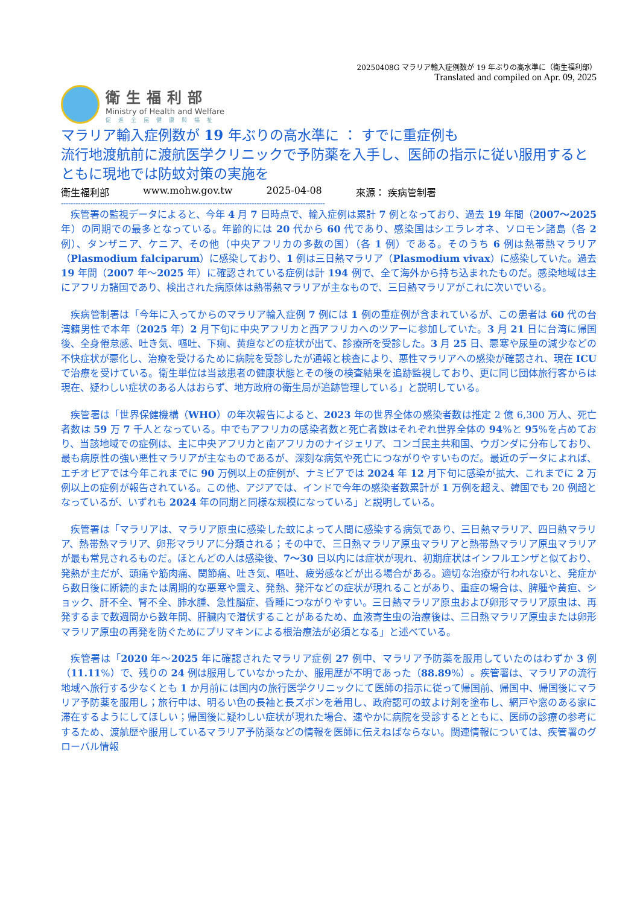20250408G マラリア輸入症例数が 19 年ぶりの高水準に（衛生福利部）
Translated and compiled on Apr. 09, 2025
衛生福利部
Ministry of Health and Welfare
促進全民健康與福祉
マラリア輸入症例数が 19 年ぶりの高水準に ： すでに重症例も
流行地渡航前に渡航医学クリニックで予防薬を入手し、医師の指示に従い服用するとともに現地では防蚊対策の実施を
衛生福利部 www.mohw.gov.tw 2025-04-08 來源： 疾病管制署
------------------------------------------------------------------------------------------------------------
疾管署の監視データによると、今年 4 月 7 日時点で、輸入症例は累計 7 例となっており、過去 19 年間（2007～2025 年）の同期での最多となっている。年齢的には 20 代から 60 代であり、感染国はシエラレオネ、ソロモン諸島（各 2 例）、タンザニア、ケニア、その他（中央アフリカの多数の国）（各 1 例）である。そのうち 6 例は熱帯熱マラリア（Plasmodium falciparum）に感染しており、1 例は三日熱マラリア（Plasmodium vivax）に感染していた。過去 19 年間（2007 年～2025 年）に確認されている症例は計 194 例で、全て海外から持ち込まれたものだ。感染地域は主にアフリカ諸国であり、検出された病原体は熱帯熱マラリアが主なもので、三日熱マラリアがこれに次いでいる。
疾病管制署は「今年に入ってからのマラリア輸入症例 7 例には 1 例の重症例が含まれているが、この患者は 60 代の台湾籍男性で本年（2025 年）2 月下旬に中央アフリカと西アフリカへのツアーに参加していた。3 月 21 日に台湾に帰国後、全身倦怠感、吐き気、嘔吐、下痢、黄疸などの症状が出て、診療所を受診した。3 月 25 日、悪寒や尿量の減少などの不快症状が悪化し、治療を受けるために病院を受診したが通報と検査により、悪性マラリアへの感染が確認され、現在 ICU で治療を受けている。衛生単位は当該患者の健康状態とその後の検査結果を追跡監視しており、更に同じ団体旅行客からは現在、疑わしい症状のある人はおらず、地方政府の衛生局が追跡管理している」と説明している。
疾管署は「世界保健機構（WHO）の年次報告によると、2023 年の世界全体の感染者数は推定 2 億 6,300 万人、死亡者数は 59 万 7 千人となっている。中でもアフリカの感染者数と死亡者数はそれぞれ世界全体の 94%と 95%を占めており、当該地域での症例は、主に中央アフリカと南アフリカのナイジェリア、コンゴ民主共和国、ウガンダに分布しており、最も病原性の強い悪性マラリアが主なものであるが、深刻な病気や死亡につながりやすいものだ。最近のデータによれば、エチオピアでは今年これまでに 90 万例以上の症例が、ナミビアでは 2024 年 12 月下旬に感染が拡大、これまでに 2 万例以上の症例が報告されている。この他、アジアでは、インドで今年の感染者数累計が 1 万例を超え、韓国でも 20 例超となっているが、いずれも 2024 年の同期と同様な規模になっている」と説明している。
疾管署は「マラリアは、マラリア原虫に感染した蚊によって人間に感染する病気であり、三日熱マラリア、四日熱マラリア、熱帯熱マラリア、卵形マラリアに分類される；その中で、三日熱マラリア原虫マラリアと熱帯熱マラリア原虫マラリアが最も常見されるものだ。ほとんどの人は感染後、7～30 日以内には症状が現れ、初期症状はインフルエンザと似ており、発熱が主だが、頭痛や筋肉痛、関節痛、吐き気、嘔吐、疲労感などが出る場合がある。適切な治療が行われないと、発症から数日後に断続的または周期的な悪寒や震え、発熱、発汗などの症状が現れることがあり、重症の場合は、脾腫や黄疸、ショック、肝不全、腎不全、肺水腫、急性脳症、昏睡につながりやすい。三日熱マラリア原虫および卵形マラリア原虫は、再発するまで数週間から数年間、肝臓内で潜伏することがあるため、血液寄生虫の治療後は、三日熱マラリア原虫または卵形マラリア原虫の再発を防ぐためにプリマキンによる根治療法が必須となる」と述べている。
疾管署は「2020 年～2025 年に確認されたマラリア症例 27 例中、マラリア予防薬を服用していたのはわずか 3 例（11.11%）で、残りの 24 例は服用していなかったか、服用歴が不明であった（88.89%）。疾管署は、マラリアの流行地域へ旅行する少なくとも 1 か月前には国内の旅行医学クリニックにて医師の指示に従って帰国前、帰国中、帰国後にマラリア予防薬を服用し；旅行中は、明るい色の長袖と長ズボンを着用し、政府認可の蚊よけ剤を塗布し、網戸や窓のある家に滞在するようにしてほしい；帰国後に疑わしい症状が現れた場合、速やかに病院を受診するとともに、医師の診療の参考にするため、渡航歴や服用しているマラリア予防薬などの情報を医師に伝えねばならない。関連情報については、疾管署のグローバル情報